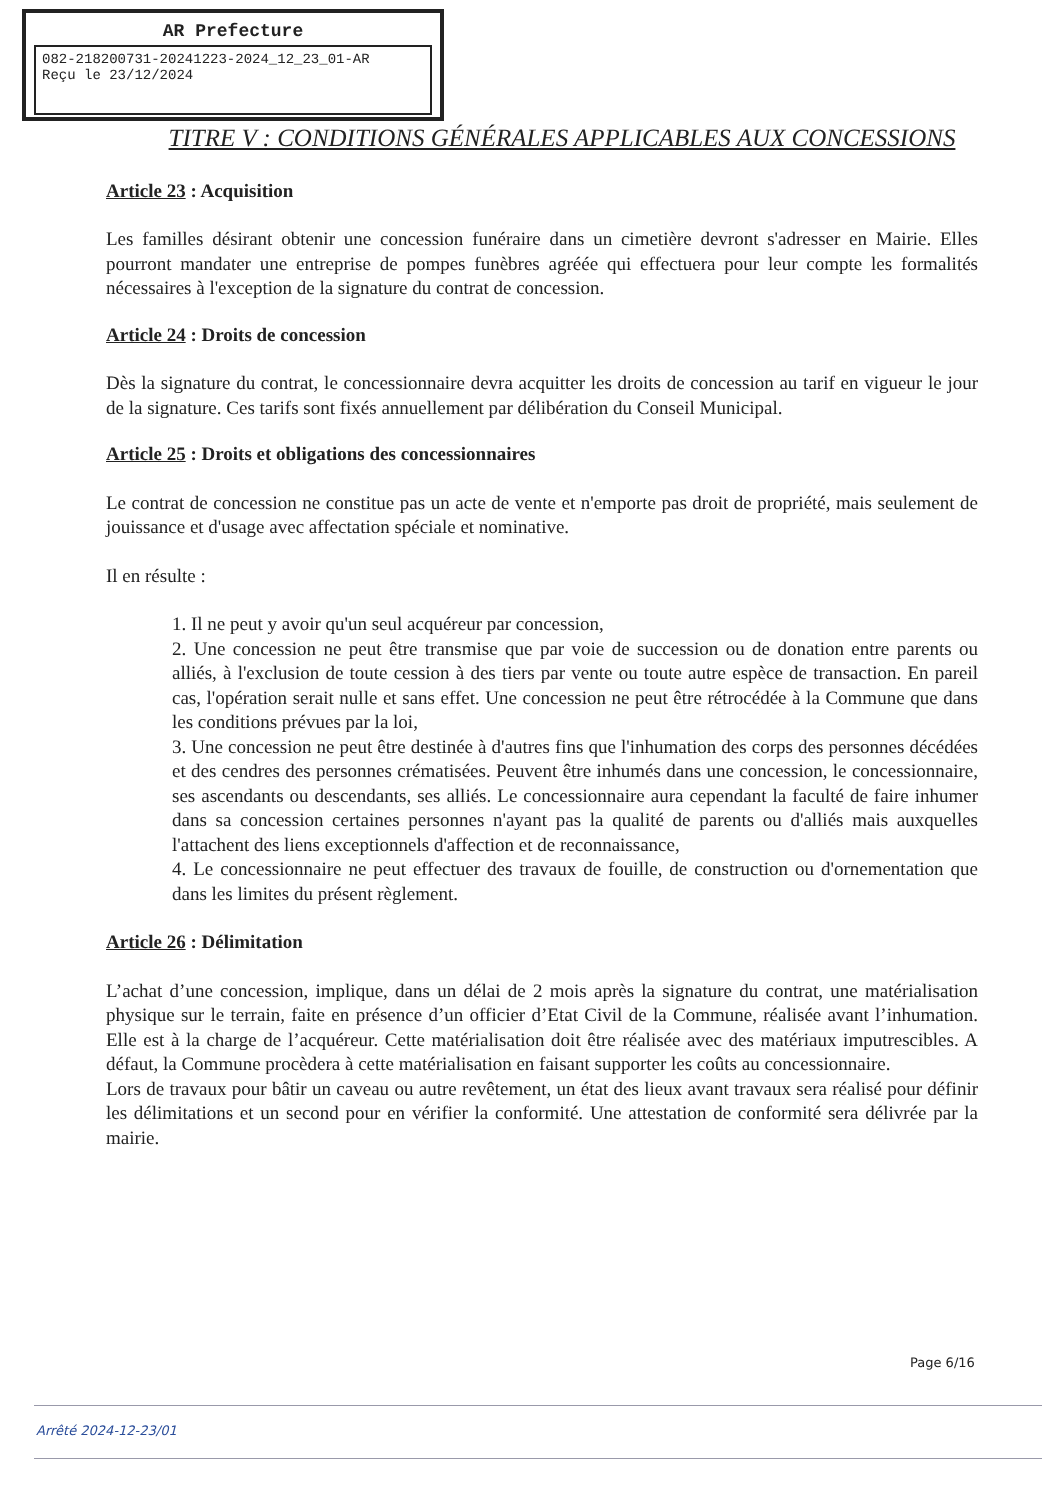AR Prefecture
082-218200731-20241223-2024_12_23_01-AR
Reçu le 23/12/2024
TITRE V : CONDITIONS GÉNÉRALES APPLICABLES AUX CONCESSIONS
Article 23 : Acquisition
Les familles désirant obtenir une concession funéraire dans un cimetière devront s'adresser en Mairie. Elles pourront mandater une entreprise de pompes funèbres agréée qui effectuera pour leur compte les formalités nécessaires à l'exception de la signature du contrat de concession.
Article 24 : Droits de concession
Dès la signature du contrat, le concessionnaire devra acquitter les droits de concession au tarif en vigueur le jour de la signature. Ces tarifs sont fixés annuellement par délibération du Conseil Municipal.
Article 25 : Droits et obligations des concessionnaires
Le contrat de concession ne constitue pas un acte de vente et n'emporte pas droit de propriété, mais seulement de jouissance et d'usage avec affectation spéciale et nominative.
Il en résulte :
1. Il ne peut y avoir qu'un seul acquéreur par concession,
2. Une concession ne peut être transmise que par voie de succession ou de donation entre parents ou alliés, à l'exclusion de toute cession à des tiers par vente ou toute autre espèce de transaction. En pareil cas, l'opération serait nulle et sans effet. Une concession ne peut être rétrocédée à la Commune que dans les conditions prévues par la loi,
3. Une concession ne peut être destinée à d'autres fins que l'inhumation des corps des personnes décédées et des cendres des personnes crématisées. Peuvent être inhumés dans une concession, le concessionnaire, ses ascendants ou descendants, ses alliés. Le concessionnaire aura cependant la faculté de faire inhumer dans sa concession certaines personnes n'ayant pas la qualité de parents ou d'alliés mais auxquelles l'attachent des liens exceptionnels d'affection et de reconnaissance,
4. Le concessionnaire ne peut effectuer des travaux de fouille, de construction ou d'ornementation que dans les limites du présent règlement.
Article 26 : Délimitation
L’achat d’une concession, implique, dans un délai de 2 mois après la signature du contrat, une matérialisation physique sur le terrain, faite en présence d’un officier d’Etat Civil de la Commune, réalisée avant l’inhumation. Elle est à la charge de l’acquéreur. Cette matérialisation doit être réalisée avec des matériaux imputrescibles. A défaut, la Commune procèdera à cette matérialisation en faisant supporter les coûts au concessionnaire.
Lors de travaux pour bâtir un caveau ou autre revêtement, un état des lieux avant travaux sera réalisé pour définir les délimitations et un second pour en vérifier la conformité. Une attestation de conformité sera délivrée par la mairie.
Page 6/16
Arrêté 2024-12-23/01